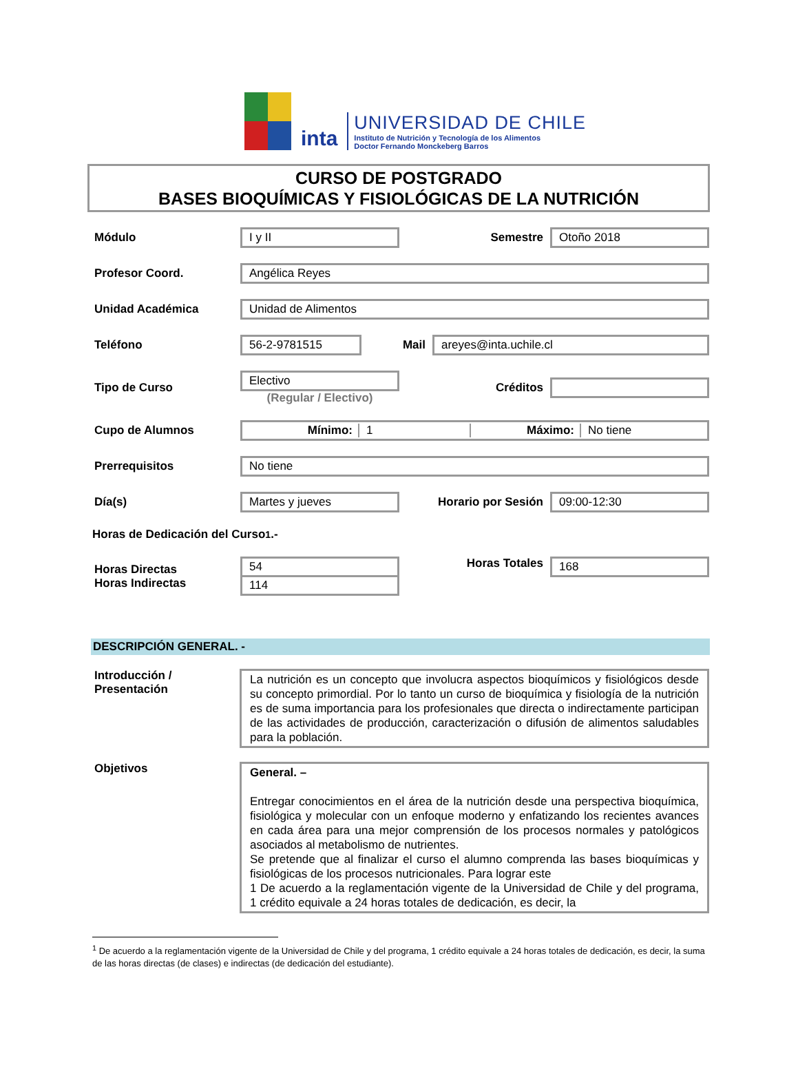inta
UNIVERSIDAD DE CHILE
Instituto de Nutrición y Tecnología de los Alimentos
Doctor Fernando Monckeberg Barros
CURSO DE POSTGRADO
BASES BIOQUÍMICAS Y FISIOLÓGICAS DE LA NUTRICIÓN
Módulo
I y II
Semestre
Otoño 2018
Profesor Coord.
Angélica Reyes
Unidad Académica
Unidad de Alimentos
Teléfono
56-2-9781515
Mail
areyes@inta.uchile.cl
Tipo de Curso
Electivo
(Regular / Electivo)
Créditos
Cupo de Alumnos
Mínimo: 1 Máximo: No tiene
Prerrequisitos
No tiene
Día(s)
Martes y jueves
Horario por Sesión
09:00-12:30
Horas de Dedicación del Curso<sup>1</sup>.-
Horas Directas
Horas Indirectas
54
114
Horas Totales
168
DESCRIPCIÓN GENERAL. -
Introducción / Presentación
La nutrición es un concepto que involucra aspectos bioquímicos y fisiológicos desde su concepto primordial. Por lo tanto un curso de bioquímica y fisiología de la nutrición es de suma importancia para los profesionales que directa o indirectamente participan de las actividades de producción, caracterización o difusión de alimentos saludables para la población.
Objetivos
General. –
Entregar conocimientos en el área de la nutrición desde una perspectiva bioquímica, fisiológica y molecular con un enfoque moderno y enfatizando los recientes avances en cada área para una mejor comprensión de los procesos normales y patológicos asociados al metabolismo de nutrientes.
Se pretende que al finalizar el curso el alumno comprenda las bases bioquímicas y fisiológicas de los procesos nutricionales. Para lograr este
1 De acuerdo a la reglamentación vigente de la Universidad de Chile y del programa, 1 crédito equivale a 24 horas totales de dedicación, es decir, la
<sup>1</sup> De acuerdo a la reglamentación vigente de la Universidad de Chile y del programa, 1 crédito equivale a 24 horas totales de dedicación, es decir, la suma de las horas directas (de clases) e indirectas (de dedicación del estudiante).